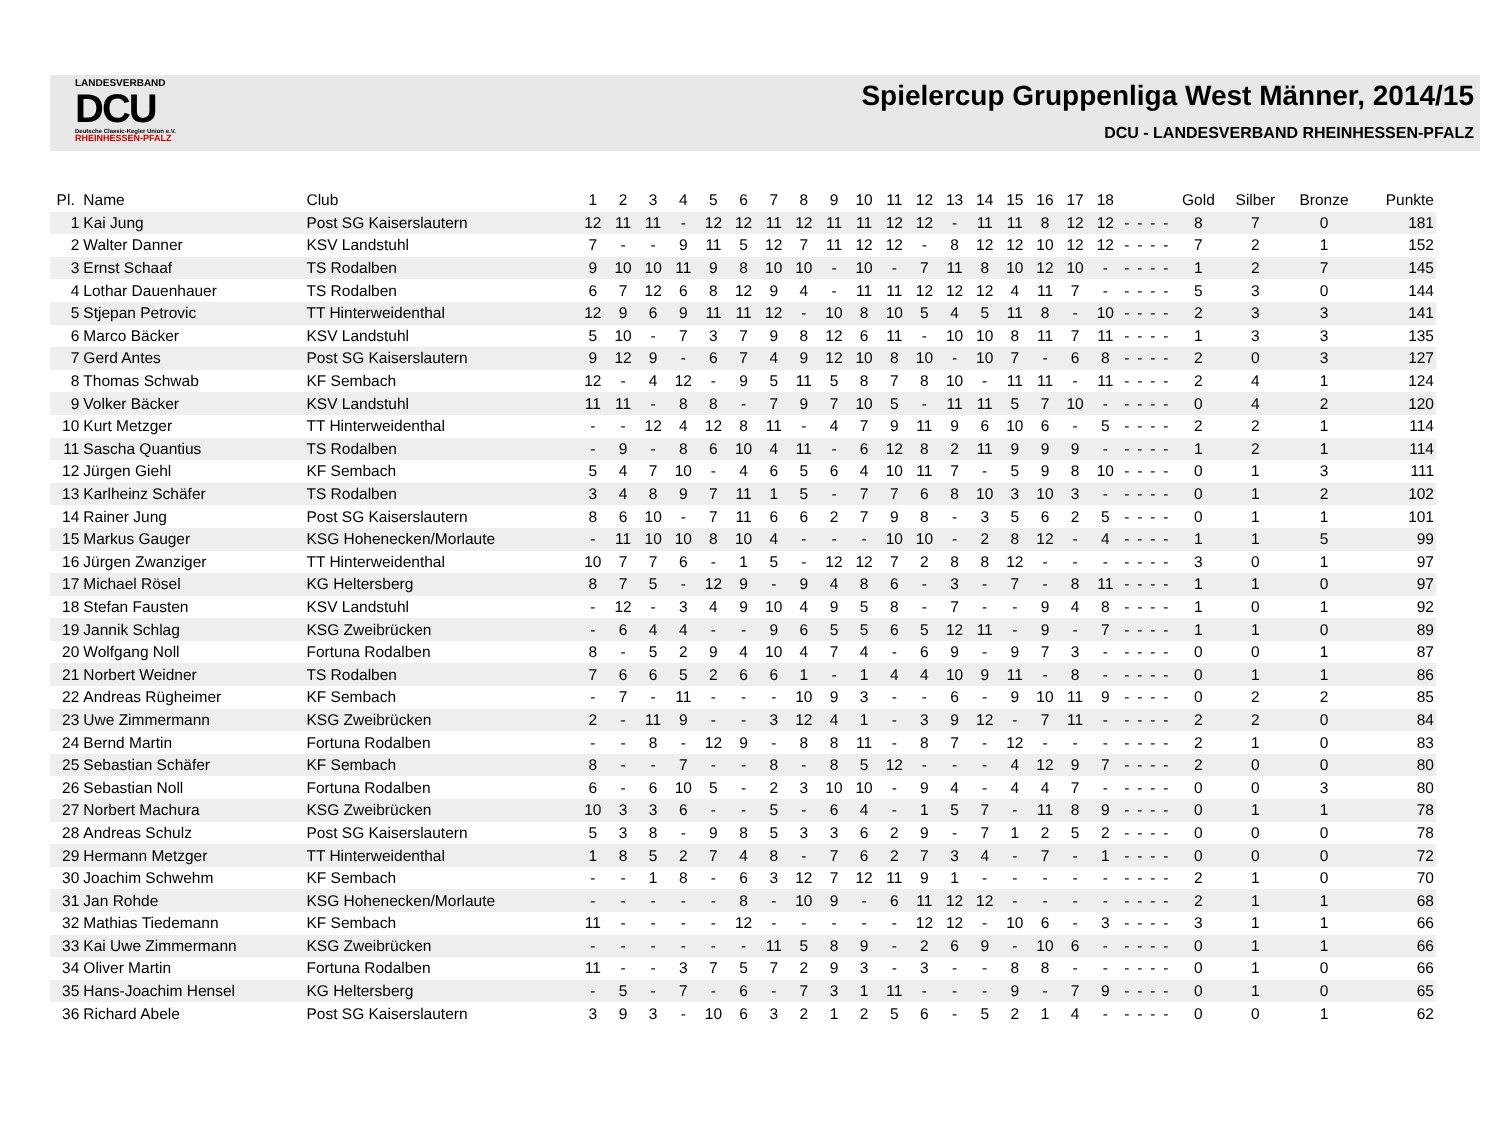LANDESVERBAND
DCU
Deutsche Classic-Kegler Union e.V.
RHEINHESSEN-PFALZ
Spielercup Gruppenliga West Männer, 2014/15
DCU - LANDESVERBAND RHEINHESSEN-PFALZ
| Pl. | Name | Club | 1 | 2 | 3 | 4 | 5 | 6 | 7 | 8 | 9 | 10 | 11 | 12 | 13 | 14 | 15 | 16 | 17 | 18 | | | | | Gold | Silber | Bronze | Punkte |
| --- | --- | --- | --- | --- | --- | --- | --- | --- | --- | --- | --- | --- | --- | --- | --- | --- | --- | --- | --- | --- | --- | --- | --- | --- | --- | --- | --- | --- |
| 1 | Kai Jung | Post SG Kaiserslautern | 12 | 11 | 11 | - | 12 | 12 | 11 | 12 | 11 | 11 | 12 | 12 | - | 11 | 11 | 8 | 12 | 12 | - | - | - | - | 8 | 7 | 0 | 181 |
| 2 | Walter Danner | KSV Landstuhl | 7 | - | - | 9 | 11 | 5 | 12 | 7 | 11 | 12 | 12 | - | 8 | 12 | 12 | 10 | 12 | 12 | - | - | - | - | 7 | 2 | 1 | 152 |
| 3 | Ernst Schaaf | TS Rodalben | 9 | 10 | 10 | 11 | 9 | 8 | 10 | 10 | - | 10 | - | 7 | 11 | 8 | 10 | 12 | 10 | - | - | - | - | - | 1 | 2 | 7 | 145 |
| 4 | Lothar Dauenhauer | TS Rodalben | 6 | 7 | 12 | 6 | 8 | 12 | 9 | 4 | - | 11 | 11 | 12 | 12 | 12 | 4 | 11 | 7 | - | - | - | - | - | 5 | 3 | 0 | 144 |
| 5 | Stjepan Petrovic | TT Hinterweidenthal | 12 | 9 | 6 | 9 | 11 | 11 | 12 | - | 10 | 8 | 10 | 5 | 4 | 5 | 11 | 8 | - | 10 | - | - | - | - | 2 | 3 | 3 | 141 |
| 6 | Marco Bäcker | KSV Landstuhl | 5 | 10 | - | 7 | 3 | 7 | 9 | 8 | 12 | 6 | 11 | - | 10 | 10 | 8 | 11 | 7 | 11 | - | - | - | - | 1 | 3 | 3 | 135 |
| 7 | Gerd Antes | Post SG Kaiserslautern | 9 | 12 | 9 | - | 6 | 7 | 4 | 9 | 12 | 10 | 8 | 10 | - | 10 | 7 | - | 6 | 8 | - | - | - | - | 2 | 0 | 3 | 127 |
| 8 | Thomas Schwab | KF Sembach | 12 | - | 4 | 12 | - | 9 | 5 | 11 | 5 | 8 | 7 | 8 | 10 | - | 11 | 11 | - | 11 | - | - | - | - | 2 | 4 | 1 | 124 |
| 9 | Volker Bäcker | KSV Landstuhl | 11 | 11 | - | 8 | 8 | - | 7 | 9 | 7 | 10 | 5 | - | 11 | 11 | 5 | 7 | 10 | - | - | - | - | - | 0 | 4 | 2 | 120 |
| 10 | Kurt Metzger | TT Hinterweidenthal | - | - | 12 | 4 | 12 | 8 | 11 | - | 4 | 7 | 9 | 11 | 9 | 6 | 10 | 6 | - | 5 | - | - | - | - | 2 | 2 | 1 | 114 |
| 11 | Sascha Quantius | TS Rodalben | - | 9 | - | 8 | 6 | 10 | 4 | 11 | - | 6 | 12 | 8 | 2 | 11 | 9 | 9 | 9 | - | - | - | - | - | 1 | 2 | 1 | 114 |
| 12 | Jürgen Giehl | KF Sembach | 5 | 4 | 7 | 10 | - | 4 | 6 | 5 | 6 | 4 | 10 | 11 | 7 | - | 5 | 9 | 8 | 10 | - | - | - | - | 0 | 1 | 3 | 111 |
| 13 | Karlheinz Schäfer | TS Rodalben | 3 | 4 | 8 | 9 | 7 | 11 | 1 | 5 | - | 7 | 7 | 6 | 8 | 10 | 3 | 10 | 3 | - | - | - | - | - | 0 | 1 | 2 | 102 |
| 14 | Rainer Jung | Post SG Kaiserslautern | 8 | 6 | 10 | - | 7 | 11 | 6 | 6 | 2 | 7 | 9 | 8 | - | 3 | 5 | 6 | 2 | 5 | - | - | - | - | 0 | 1 | 1 | 101 |
| 15 | Markus Gauger | KSG Hohenecken/Morlaute | - | 11 | 10 | 10 | 8 | 10 | 4 | - | - | - | 10 | 10 | - | 2 | 8 | 12 | - | 4 | - | - | - | - | 1 | 1 | 5 | 99 |
| 16 | Jürgen Zwanziger | TT Hinterweidenthal | 10 | 7 | 7 | 6 | - | 1 | 5 | - | 12 | 12 | 7 | 2 | 8 | 8 | 12 | - | - | - | - | - | - | - | 3 | 0 | 1 | 97 |
| 17 | Michael Rösel | KG Heltersberg | 8 | 7 | 5 | - | 12 | 9 | - | 9 | 4 | 8 | 6 | - | 3 | - | 7 | - | 8 | 11 | - | - | - | - | 1 | 1 | 0 | 97 |
| 18 | Stefan Fausten | KSV Landstuhl | - | 12 | - | 3 | 4 | 9 | 10 | 4 | 9 | 5 | 8 | - | 7 | - | - | 9 | 4 | 8 | - | - | - | - | 1 | 0 | 1 | 92 |
| 19 | Jannik Schlag | KSG Zweibrücken | - | 6 | 4 | 4 | - | - | 9 | 6 | 5 | 5 | 6 | 5 | 12 | 11 | - | 9 | - | 7 | - | - | - | - | 1 | 1 | 0 | 89 |
| 20 | Wolfgang Noll | Fortuna Rodalben | 8 | - | 5 | 2 | 9 | 4 | 10 | 4 | 7 | 4 | - | 6 | 9 | - | 9 | 7 | 3 | - | - | - | - | - | 0 | 0 | 1 | 87 |
| 21 | Norbert Weidner | TS Rodalben | 7 | 6 | 6 | 5 | 2 | 6 | 6 | 1 | - | 1 | 4 | 4 | 10 | 9 | 11 | - | 8 | - | - | - | - | - | 0 | 1 | 1 | 86 |
| 22 | Andreas Rügheimer | KF Sembach | - | 7 | - | 11 | - | - | - | 10 | 9 | 3 | - | - | 6 | - | 9 | 10 | 11 | 9 | - | - | - | - | 0 | 2 | 2 | 85 |
| 23 | Uwe Zimmermann | KSG Zweibrücken | 2 | - | 11 | 9 | - | - | 3 | 12 | 4 | 1 | - | 3 | 9 | 12 | - | 7 | 11 | - | - | - | - | - | 2 | 2 | 0 | 84 |
| 24 | Bernd Martin | Fortuna Rodalben | - | - | 8 | - | 12 | 9 | - | 8 | 8 | 11 | - | 8 | 7 | - | 12 | - | - | - | - | - | - | - | 2 | 1 | 0 | 83 |
| 25 | Sebastian Schäfer | KF Sembach | 8 | - | - | 7 | - | - | 8 | - | 8 | 5 | 12 | - | - | - | 4 | 12 | 9 | 7 | - | - | - | - | 2 | 0 | 0 | 80 |
| 26 | Sebastian Noll | Fortuna Rodalben | 6 | - | 6 | 10 | 5 | - | 2 | 3 | 10 | 10 | - | 9 | 4 | - | 4 | 4 | 7 | - | - | - | - | - | 0 | 0 | 3 | 80 |
| 27 | Norbert Machura | KSG Zweibrücken | 10 | 3 | 3 | 6 | - | - | 5 | - | 6 | 4 | - | 1 | 5 | 7 | - | 11 | 8 | 9 | - | - | - | - | 0 | 1 | 1 | 78 |
| 28 | Andreas Schulz | Post SG Kaiserslautern | 5 | 3 | 8 | - | 9 | 8 | 5 | 3 | 3 | 6 | 2 | 9 | - | 7 | 1 | 2 | 5 | 2 | - | - | - | - | 0 | 0 | 0 | 78 |
| 29 | Hermann Metzger | TT Hinterweidenthal | 1 | 8 | 5 | 2 | 7 | 4 | 8 | - | 7 | 6 | 2 | 7 | 3 | 4 | - | 7 | - | 1 | - | - | - | - | 0 | 0 | 0 | 72 |
| 30 | Joachim Schwehm | KF Sembach | - | - | 1 | 8 | - | 6 | 3 | 12 | 7 | 12 | 11 | 9 | 1 | - | - | - | - | - | - | - | - | - | 2 | 1 | 0 | 70 |
| 31 | Jan Rohde | KSG Hohenecken/Morlaute | - | - | - | - | - | 8 | - | 10 | 9 | - | 6 | 11 | 12 | 12 | - | - | - | - | - | - | - | - | 2 | 1 | 1 | 68 |
| 32 | Mathias Tiedemann | KF Sembach | 11 | - | - | - | - | 12 | - | - | - | - | - | 12 | 12 | - | 10 | 6 | - | 3 | - | - | - | - | 3 | 1 | 1 | 66 |
| 33 | Kai Uwe Zimmermann | KSG Zweibrücken | - | - | - | - | - | - | 11 | 5 | 8 | 9 | - | 2 | 6 | 9 | - | 10 | 6 | - | - | - | - | - | 0 | 1 | 1 | 66 |
| 34 | Oliver Martin | Fortuna Rodalben | 11 | - | - | 3 | 7 | 5 | 7 | 2 | 9 | 3 | - | 3 | - | - | 8 | 8 | - | - | - | - | - | - | 0 | 1 | 0 | 66 |
| 35 | Hans-Joachim Hensel | KG Heltersberg | - | 5 | - | 7 | - | 6 | - | 7 | 3 | 1 | 11 | - | - | - | 9 | - | 7 | 9 | - | - | - | - | 0 | 1 | 0 | 65 |
| 36 | Richard Abele | Post SG Kaiserslautern | 3 | 9 | 3 | - | 10 | 6 | 3 | 2 | 1 | 2 | 5 | 6 | - | 5 | 2 | 1 | 4 | - | - | - | - | - | 0 | 0 | 1 | 62 |